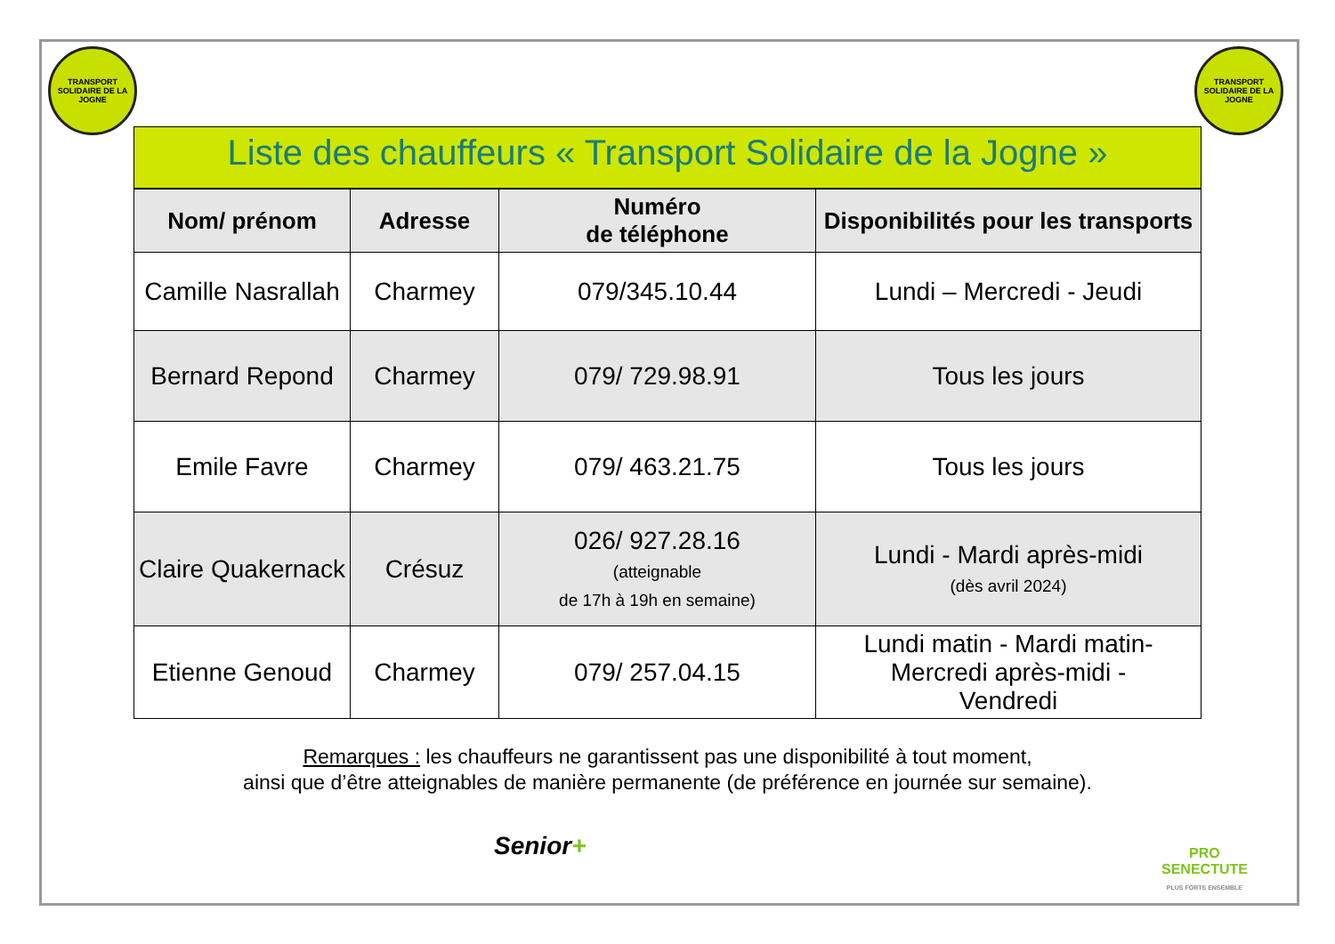TRANSPORT SOLIDAIRE DE LA JOGNE
TRANSPORT SOLIDAIRE DE LA JOGNE
Liste des chauffeurs « Transport Solidaire de la Jogne »
| Nom/ prénom | Adresse | Numéro de téléphone | Disponibilités pour les transports |
| --- | --- | --- | --- |
| Camille Nasrallah | Charmey | 079/345.10.44 | Lundi – Mercredi - Jeudi |
| Bernard Repond | Charmey | 079/ 729.98.91 | Tous les jours |
| Emile Favre | Charmey | 079/ 463.21.75 | Tous les jours |
| Claire Quakernack | Crésuz | 026/ 927.28.16 (atteignable de 17h à 19h en semaine) | Lundi - Mardi après-midi (dès avril 2024) |
| Etienne Genoud | Charmey | 079/ 257.04.15 | Lundi matin - Mardi matin- Mercredi après-midi - Vendredi |
Remarques : les chauffeurs ne garantissent pas une disponibilité à tout moment,
ainsi que d’être atteignables de manière permanente (de préférence en journée sur semaine).
Senior+
PRO
SENECTUTE
PLUS FORTS ENSEMBLE